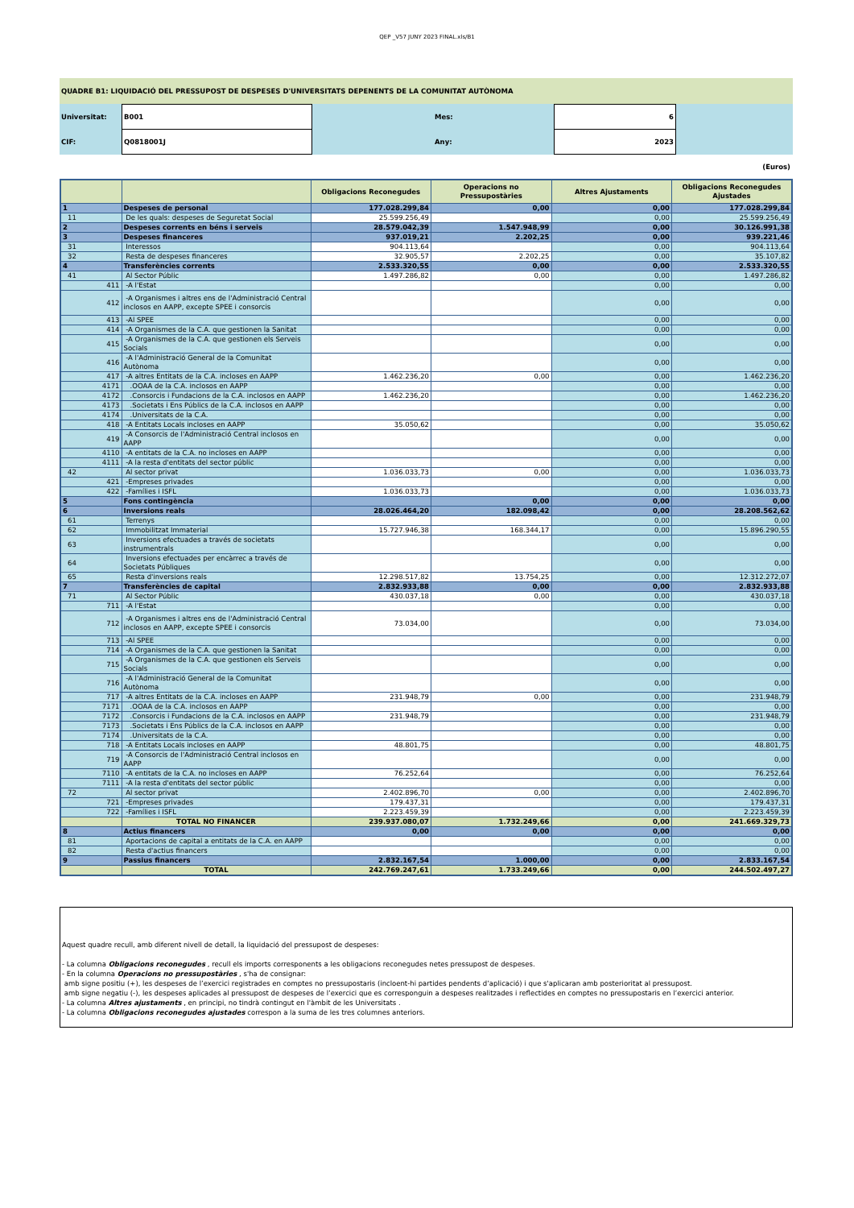QEP _V57 JUNY 2023 FINAL.xls/B1
QUADRE B1: LIQUIDACIÓ DEL PRESSUPOST DE DESPESES D'UNIVERSITATS DEPENENTS DE LA COMUNITAT AUTÒNOMA
| Universitat: | B001 | | Mes: | 6 | |
| CIF: | Q0818001J | | Any: | 2023 | |
(Euros)
| | | Obligacions Reconegudes | Operacions no Pressupostàries | Altres Ajustaments | Obligacions Reconegudes Ajustades |
| --- | --- | --- | --- | --- | --- |
| 1 | Despeses de personal | 177.028.299,84 | 0,00 | 0,00 | 177.028.299,84 |
| 11 | De les quals: despeses de Seguretat Social | 25.599.256,49 | | 0,00 | 25.599.256,49 |
| 2 | Despeses corrents en béns i serveis | 28.579.042,39 | 1.547.948,99 | 0,00 | 30.126.991,38 |
| 3 | Despeses financeres | 937.019,21 | 2.202,25 | 0,00 | 939.221,46 |
| 31 | Interessos | 904.113,64 | | 0,00 | 904.113,64 |
| 32 | Resta de despeses financeres | 32.905,57 | 2.202,25 | 0,00 | 35.107,82 |
| 4 | Transferències corrents | 2.533.320,55 | 0,00 | 0,00 | 2.533.320,55 |
| 41 | Al Sector Públic | 1.497.286,82 | 0,00 | 0,00 | 1.497.286,82 |
| 411 | -A l'Estat | | | 0,00 | 0,00 |
| 412 | -A Organismes i altres ens de l'Administració Central inclosos en AAPP, excepte SPEE i consorcis | | | 0,00 | 0,00 |
| 413 | -Al SPEE | | | 0,00 | 0,00 |
| 414 | -A Organismes de la C.A. que gestionen la Sanitat | | | 0,00 | 0,00 |
| 415 | -A Organismes de la C.A. que gestionen els Serveis Socials | | | 0,00 | 0,00 |
| 416 | -A l'Administració General de la Comunitat Autònoma | | | 0,00 | 0,00 |
| 417 | -A altres Entitats de la C.A. incloses en AAPP | 1.462.236,20 | 0,00 | 0,00 | 1.462.236,20 |
| 4171 | .OOAA de la C.A. inclosos en AAPP | | | 0,00 | 0,00 |
| 4172 | .Consorcis i Fundacions de la C.A. inclosos en AAPP | 1.462.236,20 | | 0,00 | 1.462.236,20 |
| 4173 | .Societats i Ens Públics de la C.A. inclosos en AAPP | | | 0,00 | 0,00 |
| 4174 | .Universitats de la C.A. | | | 0,00 | 0,00 |
| 418 | -A Entitats Locals incloses en AAPP | 35.050,62 | | 0,00 | 35.050,62 |
| 419 | -A Consorcis de l'Administració Central inclosos en AAPP | | | 0,00 | 0,00 |
| 4110 | -A entitats de la C.A. no incloses en AAPP | | | 0,00 | 0,00 |
| 4111 | -A la resta d'entitats del sector públic | | | 0,00 | 0,00 |
| 42 | Al sector privat | 1.036.033,73 | 0,00 | 0,00 | 1.036.033,73 |
| 421 | -Empreses privades | | | 0,00 | 0,00 |
| 422 | -Famílies i ISFL | 1.036.033,73 | | 0,00 | 1.036.033,73 |
| 5 | Fons contingència | | 0,00 | 0,00 | 0,00 |
| 6 | Inversions reals | 28.026.464,20 | 182.098,42 | 0,00 | 28.208.562,62 |
| 61 | Terrenys | | | 0,00 | 0,00 |
| 62 | Immobilitzat Immaterial | 15.727.946,38 | 168.344,17 | 0,00 | 15.896.290,55 |
| 63 | Inversions efectuades a través de societats instrumentrals | | | 0,00 | 0,00 |
| 64 | Inversions efectuades per encàrrec a través de Societats Públiques | | | 0,00 | 0,00 |
| 65 | Resta d'inversions reals | 12.298.517,82 | 13.754,25 | 0,00 | 12.312.272,07 |
| 7 | Transferències de capital | 2.832.933,88 | 0,00 | 0,00 | 2.832.933,88 |
| 71 | Al Sector Públic | 430.037,18 | 0,00 | 0,00 | 430.037,18 |
| 711 | -A l'Estat | | | 0,00 | 0,00 |
| 712 | -A Organismes i altres ens de l'Administració Central inclosos en AAPP, excepte SPEE i consorcis | 73.034,00 | | 0,00 | 73.034,00 |
| 713 | -Al SPEE | | | 0,00 | 0,00 |
| 714 | -A Organismes de la C.A. que gestionen la Sanitat | | | 0,00 | 0,00 |
| 715 | -A Organismes de la C.A. que gestionen els Serveis Socials | | | 0,00 | 0,00 |
| 716 | -A l'Administració General de la Comunitat Autònoma | | | 0,00 | 0,00 |
| 717 | -A altres Entitats de la C.A. incloses en AAPP | 231.948,79 | 0,00 | 0,00 | 231.948,79 |
| 7171 | .OOAA de la C.A. inclosos en AAPP | | | 0,00 | 0,00 |
| 7172 | .Consorcis i Fundacions de la C.A. inclosos en AAPP | 231.948,79 | | 0,00 | 231.948,79 |
| 7173 | .Societats i Ens Públics de la C.A. inclosos en AAPP | | | 0,00 | 0,00 |
| 7174 | .Universitats de la C.A. | | | 0,00 | 0,00 |
| 718 | -A Entitats Locals incloses en AAPP | 48.801,75 | | 0,00 | 48.801,75 |
| 719 | -A Consorcis de l'Administració Central inclosos en AAPP | | | 0,00 | 0,00 |
| 7110 | -A entitats de la C.A. no incloses en AAPP | 76.252,64 | | 0,00 | 76.252,64 |
| 7111 | -A la resta d'entitats del sector públic | | | 0,00 | 0,00 |
| 72 | Al sector privat | 2.402.896,70 | 0,00 | 0,00 | 2.402.896,70 |
| 721 | -Empreses privades | 179.437,31 | | 0,00 | 179.437,31 |
| 722 | -Famílies i ISFL | 2.223.459,39 | | 0,00 | 2.223.459,39 |
| | TOTAL NO FINANCER | 239.937.080,07 | 1.732.249,66 | 0,00 | 241.669.329,73 |
| 8 | Actius financers | 0,00 | 0,00 | 0,00 | 0,00 |
| 81 | Aportacions de capital a entitats de la C.A. en AAPP | | | 0,00 | 0,00 |
| 82 | Resta d'actius financers | | | 0,00 | 0,00 |
| 9 | Passius financers | 2.832.167,54 | 1.000,00 | 0,00 | 2.833.167,54 |
| | TOTAL | 242.769.247,61 | 1.733.249,66 | 0,00 | 244.502.497,27 |
Aquest quadre recull, amb diferent nivell de detall, la liquidació del pressupost de despeses:
- La columna Obligacions reconegudes , recull els imports corresponents a les obligacions reconegudes netes pressupost de despeses.
- En la columna Operacions no pressupostàries , s'ha de consignar:
amb signe positiu (+), les despeses de l’exercici registrades en comptes no pressupostaris (incloent-hi partides pendents d’aplicació) i que s'aplicaran amb posterioritat al pressupost.
amb signe negatiu (-), les despeses aplicades al pressupost de despeses de l’exercici que es corresponguin a despeses realitzades i reflectides en comptes no pressupostaris en l’exercici anterior.
- La columna Altres ajustaments , en principi, no tindrà contingut en l'àmbit de les Universitats .
- La columna Obligacions reconegudes ajustades correspon a la suma de les tres columnes anteriors.